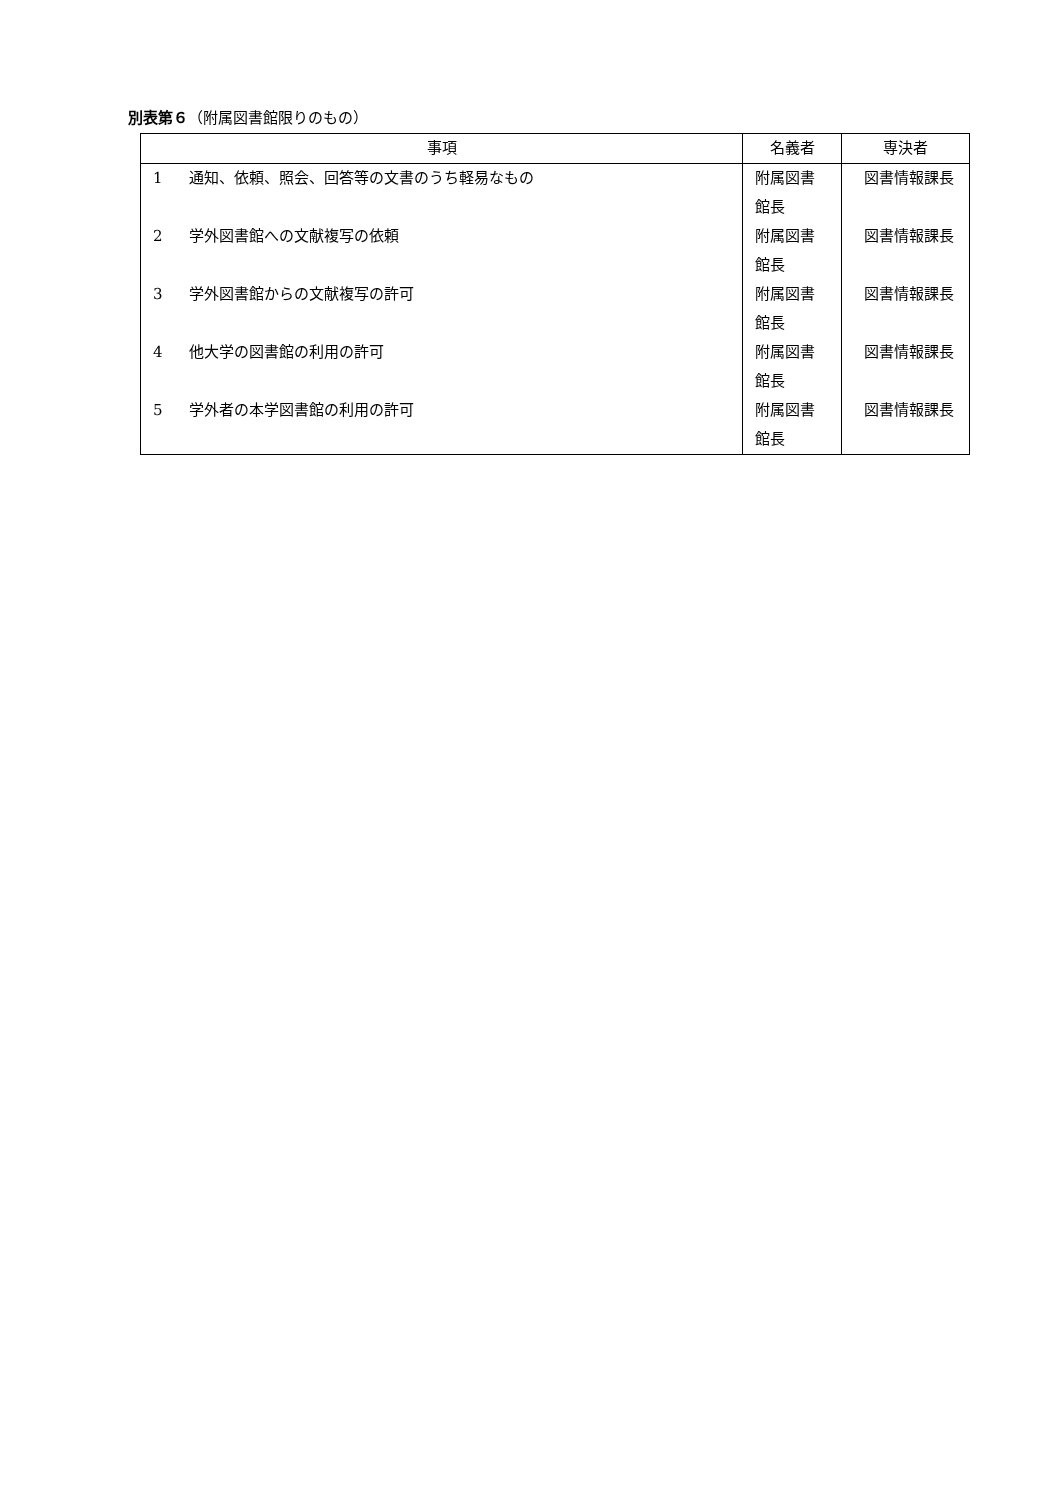別表第６（附属図書館限りのもの）
| 事項 | | 名義者 | 専決者 |
| --- | --- | --- | --- |
| 1 | 通知、依頼、照会、回答等の文書のうち軽易なもの | 附属図書館長 | 図書情報課長 |
| 2 | 学外図書館への文献複写の依頼 | 附属図書館長 | 図書情報課長 |
| 3 | 学外図書館からの文献複写の許可 | 附属図書館長 | 図書情報課長 |
| 4 | 他大学の図書館の利用の許可 | 附属図書館長 | 図書情報課長 |
| 5 | 学外者の本学図書館の利用の許可 | 附属図書館長 | 図書情報課長 |